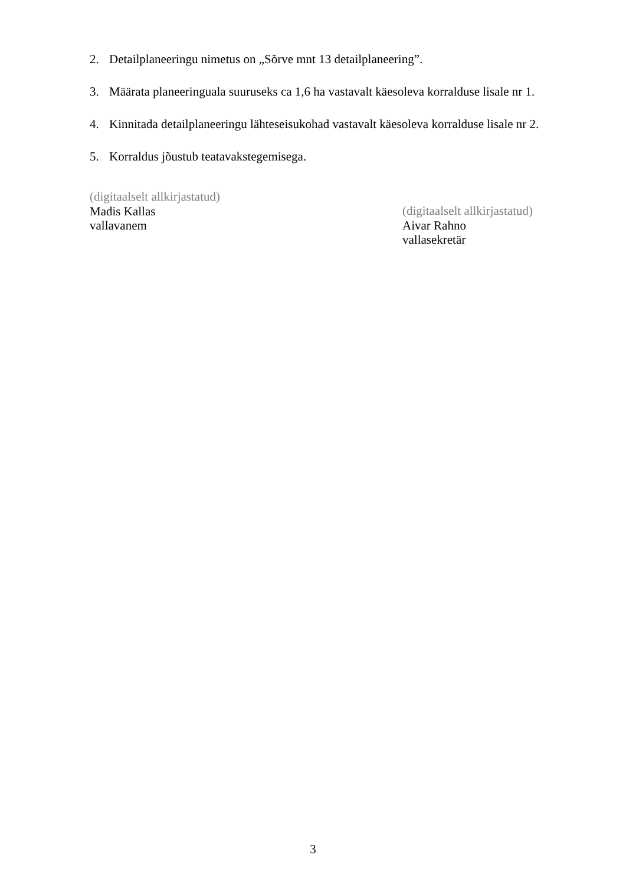2. Detailplaneeringu nimetus on „Sõrve mnt 13 detailplaneering”.
3. Määrata planeeringuala suuruseks ca 1,6 ha vastavalt käesoleva korralduse lisale nr 1.
4. Kinnitada detailplaneeringu lähteseisukohad vastavalt käesoleva korralduse lisale nr 2.
5. Korraldus jõustub teatavakstegemisega.
(digitaalselt allkirjastatud)
Madis Kallas
vallavanem
(digitaalselt allkirjastatud)
Aivar Rahno
vallasekretär
3